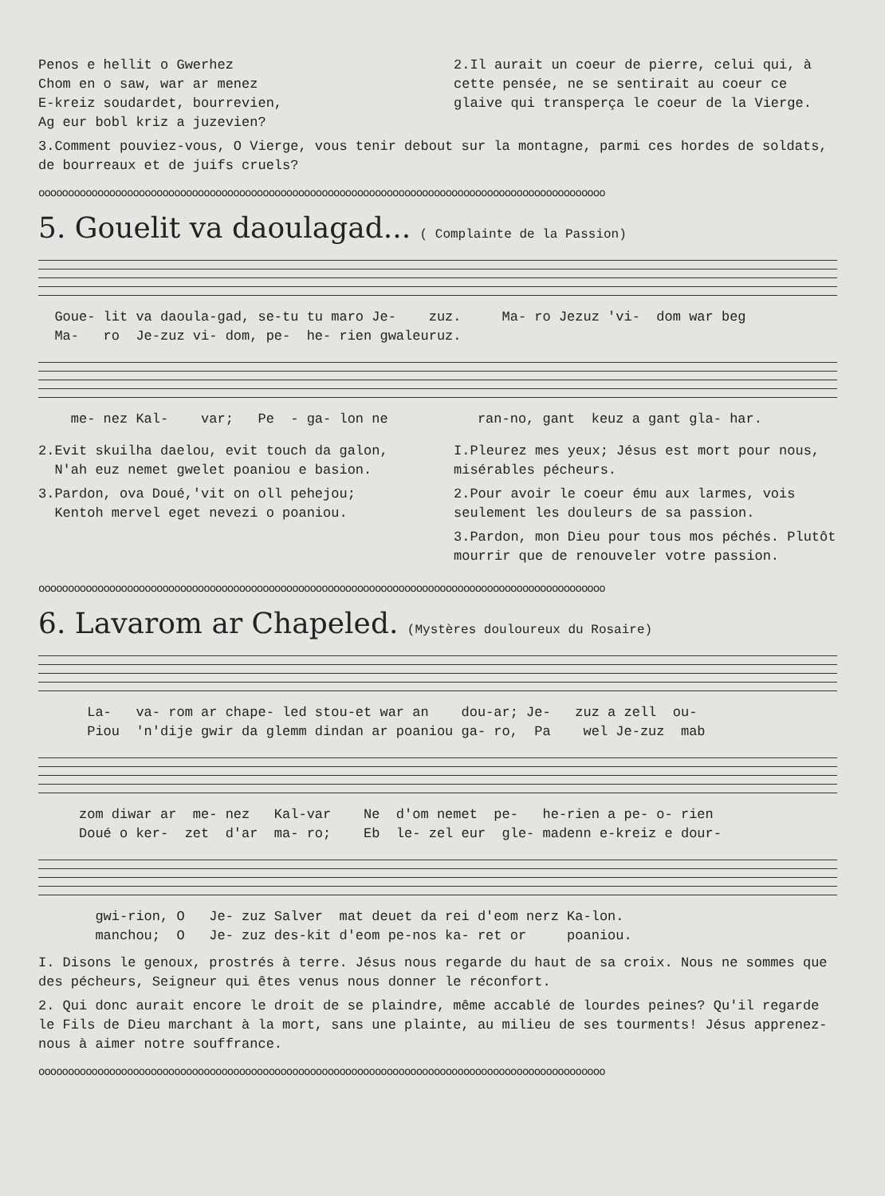Penos e hellit o Gwerhez
Chom en o saw, war ar menez
E-kreiz soudardet, bourrevien,
Ag eur bobl kriz a juzevien?
2.Il aurait un coeur de pierre, celui qui, à cette pensée, ne se sentirait au coeur ce glaive qui transperça le coeur de la Vierge.
3.Comment pouviez-vous, O Vierge, vous tenir debout sur la montagne, parmi ces hordes de soldats, de bourreaux et de juifs cruels?
oooooooooooooooooooooooooooooooooooooooooooooooooooooooooooooooooooooooooooooooooooooooooooooooo
5. Gouelit va daoulagad... ( Complainte de la Passion)
Goue- lit va daoula-gad, se-tu tu maro Je- zuz. Ma- ro Jezuz 'vi- dom war beg Ma- ro Je-zuz vi- dom, pe- he- rien gwaleuruz.
me- nez Kal- var; Pe - ga- lon ne ran-no, gant keuz a gant gla- har.
2.Evit skuilha daelou, evit touch da galon,
N'ah euz nemet gwelet poaniou e basion.
3.Pardon, ova Doué,'vit on oll pehejou;
Kentoh mervel eget nevezi o poaniou.
I.Pleurez mes yeux; Jésus est mort pour nous, misérables pécheurs.
2.Pour avoir le coeur ému aux larmes, vois seulement les douleurs de sa passion.
3.Pardon, mon Dieu pour tous mos péchés. Plutôt mourrir que de renouveler votre passion.
oooooooooooooooooooooooooooooooooooooooooooooooooooooooooooooooooooooooooooooooooooooooooooooooo
6. Lavarom ar Chapeled. (Mystères douloureux du Rosaire)
La- va- rom ar chape- led stou-et war an dou-ar; Je- zuz a zell ou- Piou 'n'dije gwir da glemm dindan ar poaniou ga- ro, Pa wel Je-zuz mab
zom diwar ar me- nez Kal-var Ne d'om nemet pe- he-rien a pe- o- rien Doué o ker- zet d'ar ma- ro; Eb le- zel eur gle- madenn e-kreiz e dour-
gwi-rion, O Je- zuz Salver mat deuet da rei d'eom nerz Ka-lon. manchou; O Je- zuz des-kit d'eom pe-nos ka- ret or poaniou.
I. Disons le genoux, prostrés à terre. Jésus nous regarde du haut de sa croix. Nous ne sommes que des pécheurs, Seigneur qui êtes venus nous donner le réconfort.
2. Qui donc aurait encore le droit de se plaindre, même accablé de lourdes peines? Qu'il regarde le Fils de Dieu marchant à la mort, sans une plainte, au milieu de ses tourments! Jésus apprenez-nous à aimer notre souffrance.
oooooooooooooooooooooooooooooooooooooooooooooooooooooooooooooooooooooooooooooooooooooooooooooooo